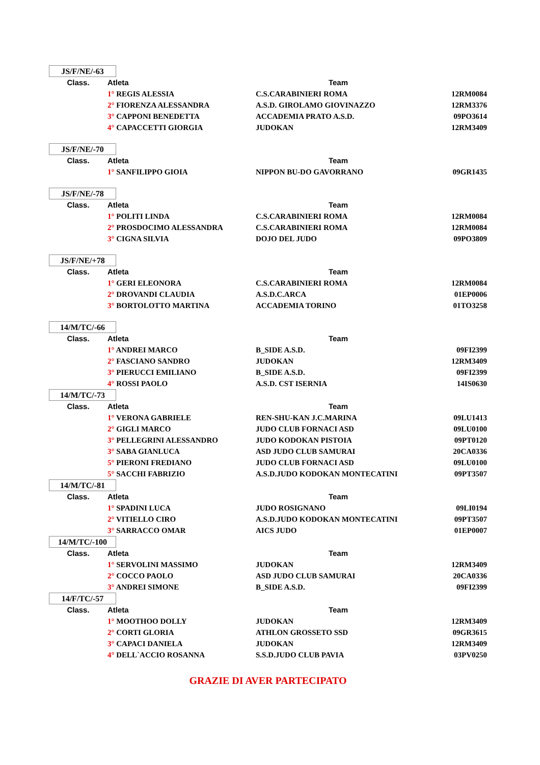JS/F/NE/-63
| Class. | Atleta | Team | |
| --- | --- | --- | --- |
| | 1° REGIS ALESSIA | C.S.CARABINIERI ROMA | 12RM0084 |
| | 2° FIORENZA ALESSANDRA | A.S.D. GIROLAMO GIOVINAZZO | 12RM3376 |
| | 3° CAPPONI BENEDETTA | ACCADEMIA PRATO A.S.D. | 09PO3614 |
| | 4° CAPACCETTI GIORGIA | JUDOKAN | 12RM3409 |
JS/F/NE/-70
| Class. | Atleta | Team | |
| --- | --- | --- | --- |
| | 1° SANFILIPPO GIOIA | NIPPON BU-DO GAVORRANO | 09GR1435 |
JS/F/NE/-78
| Class. | Atleta | Team | |
| --- | --- | --- | --- |
| | 1° POLITI LINDA | C.S.CARABINIERI ROMA | 12RM0084 |
| | 2° PROSDOCIMO ALESSANDRA | C.S.CARABINIERI ROMA | 12RM0084 |
| | 3° CIGNA SILVIA | DOJO DEL JUDO | 09PO3809 |
JS/F/NE/+78
| Class. | Atleta | Team | |
| --- | --- | --- | --- |
| | 1° GERI ELEONORA | C.S.CARABINIERI ROMA | 12RM0084 |
| | 2° DROVANDI CLAUDIA | A.S.D.C.ARCA | 01EP0006 |
| | 3° BORTOLOTTO MARTINA | ACCADEMIA TORINO | 01TO3258 |
14/M/TC/-66
| Class. | Atleta | Team | |
| --- | --- | --- | --- |
| | 1° ANDREI MARCO | B_SIDE A.S.D. | 09FI2399 |
| | 2° FASCIANO SANDRO | JUDOKAN | 12RM3409 |
| | 3° PIERUCCI EMILIANO | B_SIDE A.S.D. | 09FI2399 |
| | 4° ROSSI PAOLO | A.S.D. CST ISERNIA | 14IS0630 |
14/M/TC/-73
| Class. | Atleta | Team | |
| --- | --- | --- | --- |
| | 1° VERONA GABRIELE | REN-SHU-KAN J.C.MARINA | 09LU1413 |
| | 2° GIGLI MARCO | JUDO CLUB FORNACI ASD | 09LU0100 |
| | 3° PELLEGRINI ALESSANDRO | JUDO KODOKAN PISTOIA | 09PT0120 |
| | 3° SABA GIANLUCA | ASD JUDO CLUB SAMURAI | 20CA0336 |
| | 5° PIERONI FREDIANO | JUDO CLUB FORNACI ASD | 09LU0100 |
| | 5° SACCHI FABRIZIO | A.S.D.JUDO KODOKAN MONTECATINI | 09PT3507 |
14/M/TC/-81
| Class. | Atleta | Team | |
| --- | --- | --- | --- |
| | 1° SPADINI LUCA | JUDO ROSIGNANO | 09LI0194 |
| | 2° VITIELLO CIRO | A.S.D.JUDO KODOKAN MONTECATINI | 09PT3507 |
| | 3° SARRACCO OMAR | AICS JUDO | 01EP0007 |
14/M/TC/-100
| Class. | Atleta | Team | |
| --- | --- | --- | --- |
| | 1° SERVOLINI MASSIMO | JUDOKAN | 12RM3409 |
| | 2° COCCO PAOLO | ASD JUDO CLUB SAMURAI | 20CA0336 |
| | 3° ANDREI SIMONE | B_SIDE A.S.D. | 09FI2399 |
14/F/TC/-57
| Class. | Atleta | Team | |
| --- | --- | --- | --- |
| | 1° MOOTHOO DOLLY | JUDOKAN | 12RM3409 |
| | 2° CORTI GLORIA | ATHLON GROSSETO SSD | 09GR3615 |
| | 3° CAPACI DANIELA | JUDOKAN | 12RM3409 |
| | 4° DELL`ACCIO ROSANNA | S.S.D.JUDO CLUB PAVIA | 03PV0250 |
GRAZIE DI AVER PARTECIPATO